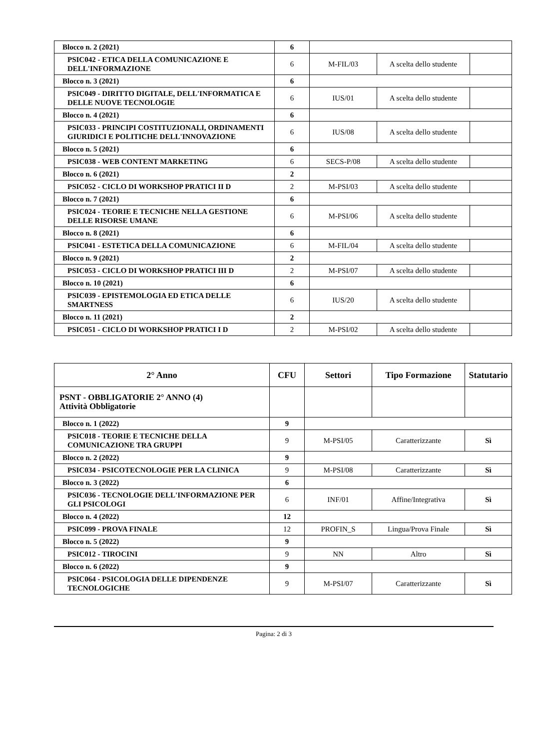| Blocco n. 2 (2021) | 6 | | | |
| PSIC042 - ETICA DELLA COMUNICAZIONE E DELL'INFORMAZIONE | 6 | M-FIL/03 | A scelta dello studente | |
| Blocco n. 3 (2021) | 6 | | | |
| PSIC049 - DIRITTO DIGITALE, DELL'INFORMATICA E DELLE NUOVE TECNOLOGIE | 6 | IUS/01 | A scelta dello studente | |
| Blocco n. 4 (2021) | 6 | | | |
| PSIC033 - PRINCIPI COSTITUZIONALI, ORDINAMENTI GIURIDICI E POLITICHE DELL'INNOVAZIONE | 6 | IUS/08 | A scelta dello studente | |
| Blocco n. 5 (2021) | 6 | | | |
| PSIC038 - WEB CONTENT MARKETING | 6 | SECS-P/08 | A scelta dello studente | |
| Blocco n. 6 (2021) | 2 | | | |
| PSIC052 - CICLO DI WORKSHOP PRATICI II D | 2 | M-PSI/03 | A scelta dello studente | |
| Blocco n. 7 (2021) | 6 | | | |
| PSIC024 - TEORIE E TECNICHE NELLA GESTIONE DELLE RISORSE UMANE | 6 | M-PSI/06 | A scelta dello studente | |
| Blocco n. 8 (2021) | 6 | | | |
| PSIC041 - ESTETICA DELLA COMUNICAZIONE | 6 | M-FIL/04 | A scelta dello studente | |
| Blocco n. 9 (2021) | 2 | | | |
| PSIC053 - CICLO DI WORKSHOP PRATICI III D | 2 | M-PSI/07 | A scelta dello studente | |
| Blocco n. 10 (2021) | 6 | | | |
| PSIC039 - EPISTEMOLOGIA ED ETICA DELLE SMARTNESS | 6 | IUS/20 | A scelta dello studente | |
| Blocco n. 11 (2021) | 2 | | | |
| PSIC051 - CICLO DI WORKSHOP PRATICI I D | 2 | M-PSI/02 | A scelta dello studente | |
| 2° Anno | CFU | Settori | Tipo Formazione | Statutario |
| --- | --- | --- | --- | --- |
| PSNT - OBBLIGATORIE 2° ANNO (4) Attività Obbligatorie | | | | |
| Blocco n. 1 (2022) | 9 | | | |
| PSIC018 - TEORIE E TECNICHE DELLA COMUNICAZIONE TRA GRUPPI | 9 | M-PSI/05 | Caratterizzante | Sì |
| Blocco n. 2 (2022) | 9 | | | |
| PSIC034 - PSICOTECNOLOGIE PER LA CLINICA | 9 | M-PSI/08 | Caratterizzante | Sì |
| Blocco n. 3 (2022) | 6 | | | |
| PSIC036 - TECNOLOGIE DELL'INFORMAZIONE PER GLI PSICOLOGI | 6 | INF/01 | Affine/Integrativa | Sì |
| Blocco n. 4 (2022) | 12 | | | |
| PSIC099 - PROVA FINALE | 12 | PROFIN_S | Lingua/Prova Finale | Sì |
| Blocco n. 5 (2022) | 9 | | | |
| PSIC012 - TIROCINI | 9 | NN | Altro | Sì |
| Blocco n. 6 (2022) | 9 | | | |
| PSIC064 - PSICOLOGIA DELLE DIPENDENZE TECNOLOGICHE | 9 | M-PSI/07 | Caratterizzante | Sì |
Pagina: 2 di 3